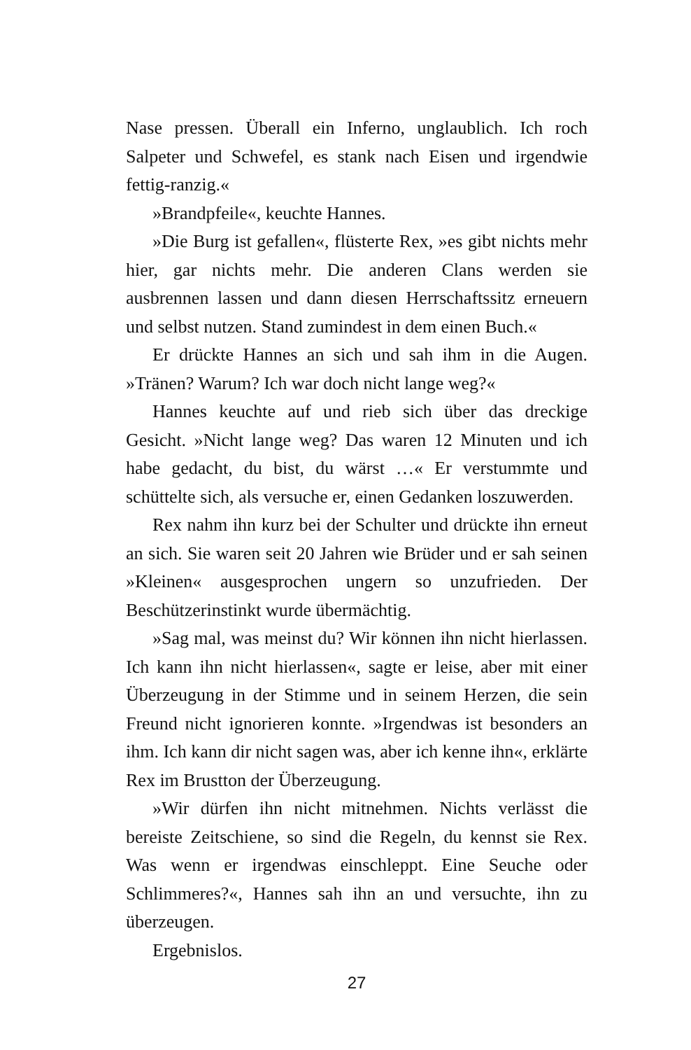Nase pressen. Überall ein Inferno, unglaublich. Ich roch Salpeter und Schwefel, es stank nach Eisen und irgendwie fettig-ranzig.«
»Brandpfeile«, keuchte Hannes.
»Die Burg ist gefallen«, flüsterte Rex, »es gibt nichts mehr hier, gar nichts mehr. Die anderen Clans werden sie ausbrennen lassen und dann diesen Herrschaftssitz erneuern und selbst nutzen. Stand zumindest in dem einen Buch.«
Er drückte Hannes an sich und sah ihm in die Augen. »Tränen? Warum? Ich war doch nicht lange weg?«
Hannes keuchte auf und rieb sich über das dreckige Gesicht. »Nicht lange weg? Das waren 12 Minuten und ich habe gedacht, du bist, du wärst …« Er verstummte und schüttelte sich, als versuche er, einen Gedanken loszuwerden.
Rex nahm ihn kurz bei der Schulter und drückte ihn erneut an sich. Sie waren seit 20 Jahren wie Brüder und er sah seinen »Kleinen« ausgesprochen ungern so unzufrieden. Der Beschützerinstinkt wurde übermächtig.
»Sag mal, was meinst du? Wir können ihn nicht hierlassen. Ich kann ihn nicht hierlassen«, sagte er leise, aber mit einer Überzeugung in der Stimme und in seinem Herzen, die sein Freund nicht ignorieren konnte. »Irgendwas ist besonders an ihm. Ich kann dir nicht sagen was, aber ich kenne ihn«, erklärte Rex im Brustton der Überzeugung.
»Wir dürfen ihn nicht mitnehmen. Nichts verlässt die bereiste Zeitschiene, so sind die Regeln, du kennst sie Rex. Was wenn er irgendwas einschleppt. Eine Seuche oder Schlimmeres?«, Hannes sah ihn an und versuchte, ihn zu überzeugen.
Ergebnislos.
27